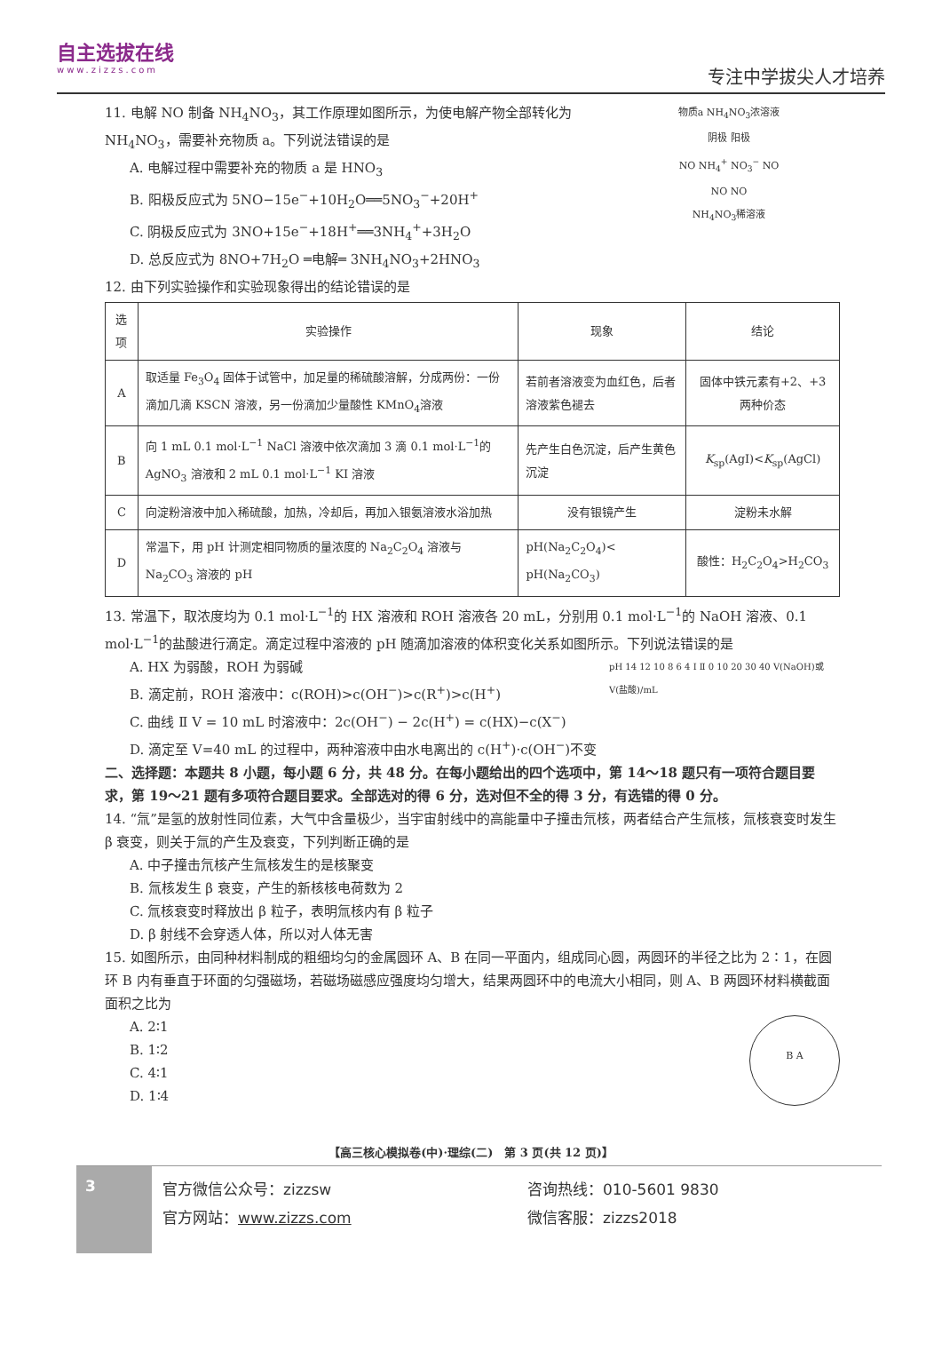自主选拔在线
www.zizzs.com
专注中学拔尖人才培养
11. 电解 NO 制备 NH<sub>4</sub>NO<sub>3</sub>，其工作原理如图所示，为使电解产物全部转化为 NH<sub>4</sub>NO<sub>3</sub>，需要补充物质 a。下列说法错误的是
A. 电解过程中需要补充的物质 a 是 HNO<sub>3</sub>
B. 阳极反应式为 5NO−15e<sup>−</sup>+10H<sub>2</sub>O══5NO<sub>3</sub><sup>−</sup>+20H<sup>+</sup>
C. 阴极反应式为 3NO+15e<sup>−</sup>+18H<sup>+</sup>══3NH<sub>4</sub><sup>+</sup>+3H<sub>2</sub>O
D. 总反应式为 8NO+7H<sub>2</sub>O ═电解═ 3NH<sub>4</sub>NO<sub>3</sub>+2HNO<sub>3</sub>
物质a NH<sub>4</sub>NO<sub>3</sub>浓溶液
阴极 阳极
NO NH<sub>4</sub><sup>+</sup> NO<sub>3</sub><sup>−</sup> NO
NO NO
NH<sub>4</sub>NO<sub>3</sub>稀溶液
12. 由下列实验操作和实验现象得出的结论错误的是
| 选项 | 实验操作 | 现象 | 结论 |
| --- | --- | --- | --- |
| A | 取适量 Fe<sub>3</sub>O<sub>4</sub> 固体于试管中，加足量的稀硫酸溶解，分成两份：一份滴加几滴 KSCN 溶液，另一份滴加少量酸性 KMnO<sub>4</sub>溶液 | 若前者溶液变为血红色，后者溶液紫色褪去 | 固体中铁元素有+2、+3 两种价态 |
| B | 向 1 mL 0.1 mol·L<sup>−1</sup> NaCl 溶液中依次滴加 3 滴 0.1 mol·L<sup>−1</sup>的AgNO<sub>3</sub> 溶液和 2 mL 0.1 mol·L<sup>−1</sup> KI 溶液 | 先产生白色沉淀，后产生黄色沉淀 | K<sub>sp</sub>(AgI)< K<sub>sp</sub>(AgCl) |
| C | 向淀粉溶液中加入稀硫酸，加热，冷却后，再加入银氨溶液水浴加热 | 没有银镜产生 | 淀粉未水解 |
| D | 常温下，用 pH 计测定相同物质的量浓度的 Na<sub>2</sub>C<sub>2</sub>O<sub>4</sub> 溶液与 Na<sub>2</sub>CO<sub>3</sub> 溶液的 pH | pH(Na<sub>2</sub>C<sub>2</sub>O<sub>4</sub>)< pH(Na<sub>2</sub>CO<sub>3</sub>) | 酸性：H<sub>2</sub>C<sub>2</sub>O<sub>4</sub>>H<sub>2</sub>CO<sub>3</sub> |
13. 常温下，取浓度均为 0.1 mol·L<sup>−1</sup>的 HX 溶液和 ROH 溶液各 20 mL，分别用 0.1 mol·L<sup>−1</sup>的 NaOH 溶液、0.1 mol·L<sup>−1</sup>的盐酸进行滴定。滴定过程中溶液的 pH 随滴加溶液的体积变化关系如图所示。下列说法错误的是
A. HX 为弱酸，ROH 为弱碱
B. 滴定前，ROH 溶液中：c(ROH)>c(OH<sup>−</sup>)>c(R<sup>+</sup>)>c(H<sup>+</sup>)
C. 曲线 Ⅱ V = 10 mL 时溶液中：2c(OH<sup>−</sup>) − 2c(H<sup>+</sup>) = c(HX)−c(X<sup>−</sup>)
D. 滴定至 V=40 mL 的过程中，两种溶液中由水电离出的 c(H<sup>+</sup>)·c(OH<sup>−</sup>)不变
pH 14 12 10 8 6 4 Ⅰ Ⅱ 0 10 20 30 40 V(NaOH)或V(盐酸)/mL
二、选择题：本题共 8 小题，每小题 6 分，共 48 分。在每小题给出的四个选项中，第 14～18 题只有一项符合题目要求，第 19～21 题有多项符合题目要求。全部选对的得 6 分，选对但不全的得 3 分，有选错的得 0 分。
14. “氚”是氢的放射性同位素，大气中含量极少，当宇宙射线中的高能量中子撞击氘核，两者结合产生氚核，氚核衰变时发生 β 衰变，则关于氚的产生及衰变，下列判断正确的是
A. 中子撞击氘核产生氚核发生的是核聚变
B. 氚核发生 β 衰变，产生的新核核电荷数为 2
C. 氚核衰变时释放出 β 粒子，表明氚核内有 β 粒子
D. β 射线不会穿透人体，所以对人体无害
15. 如图所示，由同种材料制成的粗细均匀的金属圆环 A、B 在同一平面内，组成同心圆，两圆环的半径之比为 2∶1，在圆环 B 内有垂直于环面的匀强磁场，若磁场磁感应强度均匀增大，结果两圆环中的电流大小相同，则 A、B 两圆环材料横截面面积之比为
A. 2∶1
B. 1∶2
C. 4∶1
D. 1∶4
B A
【高三核心模拟卷(中)·理综(二)　第 3 页(共 12 页)】
3
官方微信公众号：zizzsw
官方网站：www.zizzs.com
咨询热线：010-5601 9830
微信客服：zizzs2018